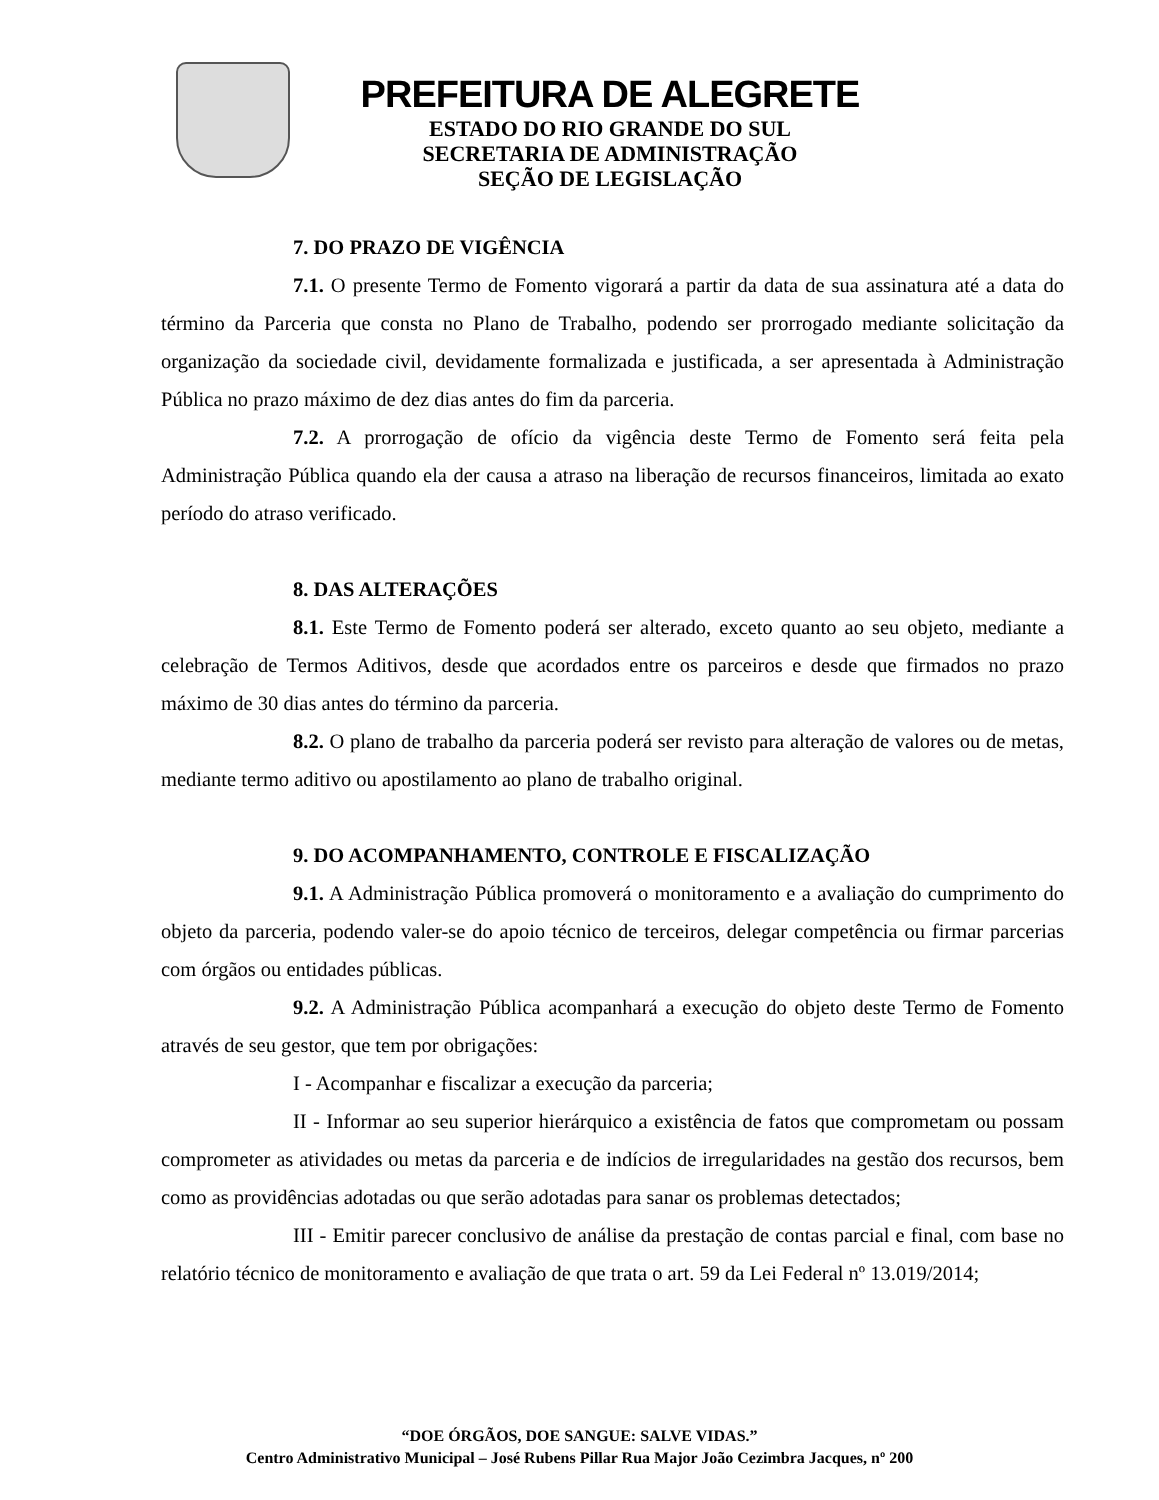PREFEITURA DE ALEGRETE
ESTADO DO RIO GRANDE DO SUL
SECRETARIA DE ADMINISTRAÇÃO
SEÇÃO DE LEGISLAÇÃO
7. DO PRAZO DE VIGÊNCIA
7.1. O presente Termo de Fomento vigorará a partir da data de sua assinatura até a data do término da Parceria que consta no Plano de Trabalho, podendo ser prorrogado mediante solicitação da organização da sociedade civil, devidamente formalizada e justificada, a ser apresentada à Administração Pública no prazo máximo de dez dias antes do fim da parceria.
7.2. A prorrogação de ofício da vigência deste Termo de Fomento será feita pela Administração Pública quando ela der causa a atraso na liberação de recursos financeiros, limitada ao exato período do atraso verificado.
8. DAS ALTERAÇÕES
8.1. Este Termo de Fomento poderá ser alterado, exceto quanto ao seu objeto, mediante a celebração de Termos Aditivos, desde que acordados entre os parceiros e desde que firmados no prazo máximo de 30 dias antes do término da parceria.
8.2. O plano de trabalho da parceria poderá ser revisto para alteração de valores ou de metas, mediante termo aditivo ou apostilamento ao plano de trabalho original.
9. DO ACOMPANHAMENTO, CONTROLE E FISCALIZAÇÃO
9.1. A Administração Pública promoverá o monitoramento e a avaliação do cumprimento do objeto da parceria, podendo valer-se do apoio técnico de terceiros, delegar competência ou firmar parcerias com órgãos ou entidades públicas.
9.2. A Administração Pública acompanhará a execução do objeto deste Termo de Fomento através de seu gestor, que tem por obrigações:
I - Acompanhar e fiscalizar a execução da parceria;
II - Informar ao seu superior hierárquico a existência de fatos que comprometam ou possam comprometer as atividades ou metas da parceria e de indícios de irregularidades na gestão dos recursos, bem como as providências adotadas ou que serão adotadas para sanar os problemas detectados;
III - Emitir parecer conclusivo de análise da prestação de contas parcial e final, com base no relatório técnico de monitoramento e avaliação de que trata o art. 59 da Lei Federal nº 13.019/2014;
“DOE ÓRGÃOS, DOE SANGUE: SALVE VIDAS.”
Centro Administrativo Municipal – José Rubens Pillar Rua Major João Cezimbra Jacques, nº 200